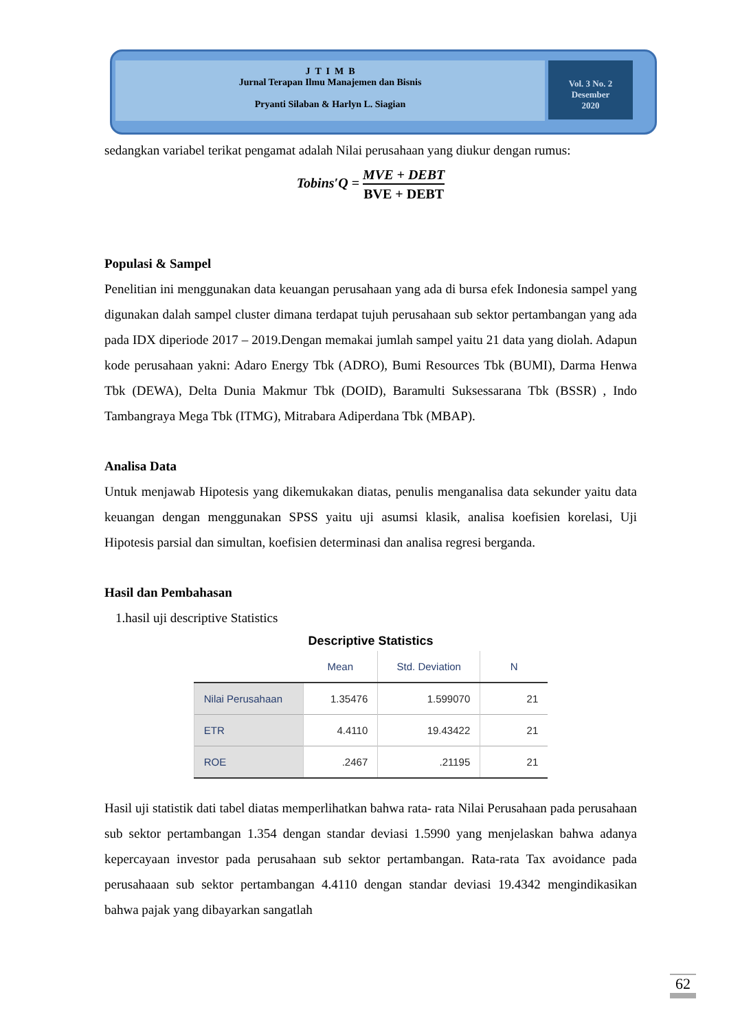J T I M B
Jurnal Terapan Ilmu Manajemen dan Bisnis
Pryanti Silaban & Harlyn L. Siagian
Vol. 3 No. 2
Desember
2020
sedangkan variabel terikat pengamat adalah Nilai perusahaan yang diukur dengan rumus:
Tobins′Q = MVE + DEBT BVE + DEBT
Populasi & Sampel
Penelitian ini menggunakan data keuangan perusahaan yang ada di bursa efek Indonesia sampel yang digunakan dalah sampel cluster dimana terdapat tujuh perusahaan sub sektor pertambangan yang ada pada IDX diperiode 2017 – 2019.Dengan memakai jumlah sampel yaitu 21 data yang diolah. Adapun kode perusahaan yakni: Adaro Energy Tbk (ADRO), Bumi Resources Tbk (BUMI), Darma Henwa Tbk (DEWA), Delta Dunia Makmur Tbk (DOID), Baramulti Suksessarana Tbk (BSSR) , Indo Tambangraya Mega Tbk (ITMG), Mitrabara Adiperdana Tbk (MBAP).
Analisa Data
Untuk menjawab Hipotesis yang dikemukakan diatas, penulis menganalisa data sekunder yaitu data keuangan dengan menggunakan SPSS yaitu uji asumsi klasik, analisa koefisien korelasi, Uji Hipotesis parsial dan simultan, koefisien determinasi dan analisa regresi berganda.
Hasil dan Pembahasan
1.hasil uji descriptive Statistics
Descriptive Statistics
| | Mean | Std. Deviation | N |
| --- | --- | --- | --- |
| Nilai Perusahaan | 1.35476 | 1.599070 | 21 |
| ETR | 4.4110 | 19.43422 | 21 |
| ROE | .2467 | .21195 | 21 |
Hasil uji statistik dati tabel diatas memperlihatkan bahwa rata- rata Nilai Perusahaan pada perusahaan sub sektor pertambangan 1.354 dengan standar deviasi 1.5990 yang menjelaskan bahwa adanya kepercayaan investor pada perusahaan sub sektor pertambangan. Rata-rata Tax avoidance pada perusahaaan sub sektor pertambangan 4.4110 dengan standar deviasi 19.4342 mengindikasikan bahwa pajak yang dibayarkan sangatlah
62